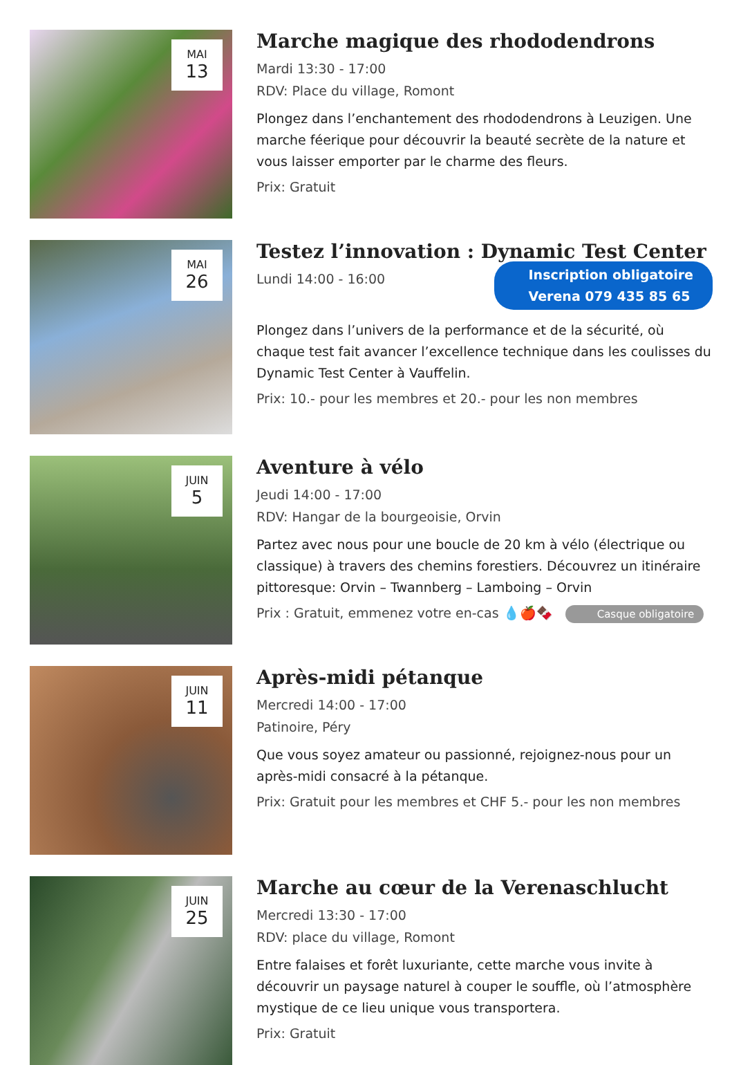MAI
13
Marche magique des rhododendrons
Mardi 13:30 - 17:00
RDV: Place du village, Romont
Plongez dans l’enchantement des rhododendrons à Leuzigen. Une marche féerique pour découvrir la beauté secrète de la nature et vous laisser emporter par le charme des fleurs.
Prix: Gratuit
MAI
26
Testez l’innovation : Dynamic Test Center
Inscription obligatoire
Verena 079 435 85 65
Lundi 14:00 - 16:00
Plongez dans l’univers de la performance et de la sécurité, où chaque test fait avancer l’excellence technique dans les coulisses du Dynamic Test Center à Vauffelin.
Prix: 10.- pour les membres et 20.- pour les non membres
JUIN
5
Aventure à vélo
Jeudi 14:00 - 17:00
RDV: Hangar de la bourgeoisie, Orvin
Partez avec nous pour une boucle de 20 km à vélo (électrique ou classique) à travers des chemins forestiers. Découvrez un itinéraire pittoresque: Orvin – Twannberg – Lamboing – Orvin
Prix : Gratuit, emmenez votre en-cas 💧🍎🍫 Casque obligatoire
JUIN
11
Après-midi pétanque
Mercredi 14:00 - 17:00
Patinoire, Péry
Que vous soyez amateur ou passionné, rejoignez-nous pour un après-midi consacré à la pétanque.
Prix: Gratuit pour les membres et CHF 5.- pour les non membres
JUIN
25
Marche au cœur de la Verenaschlucht
Mercredi 13:30 - 17:00
RDV: place du village, Romont
Entre falaises et forêt luxuriante, cette marche vous invite à découvrir un paysage naturel à couper le souffle, où l’atmosphère mystique de ce lieu unique vous transportera.
Prix: Gratuit